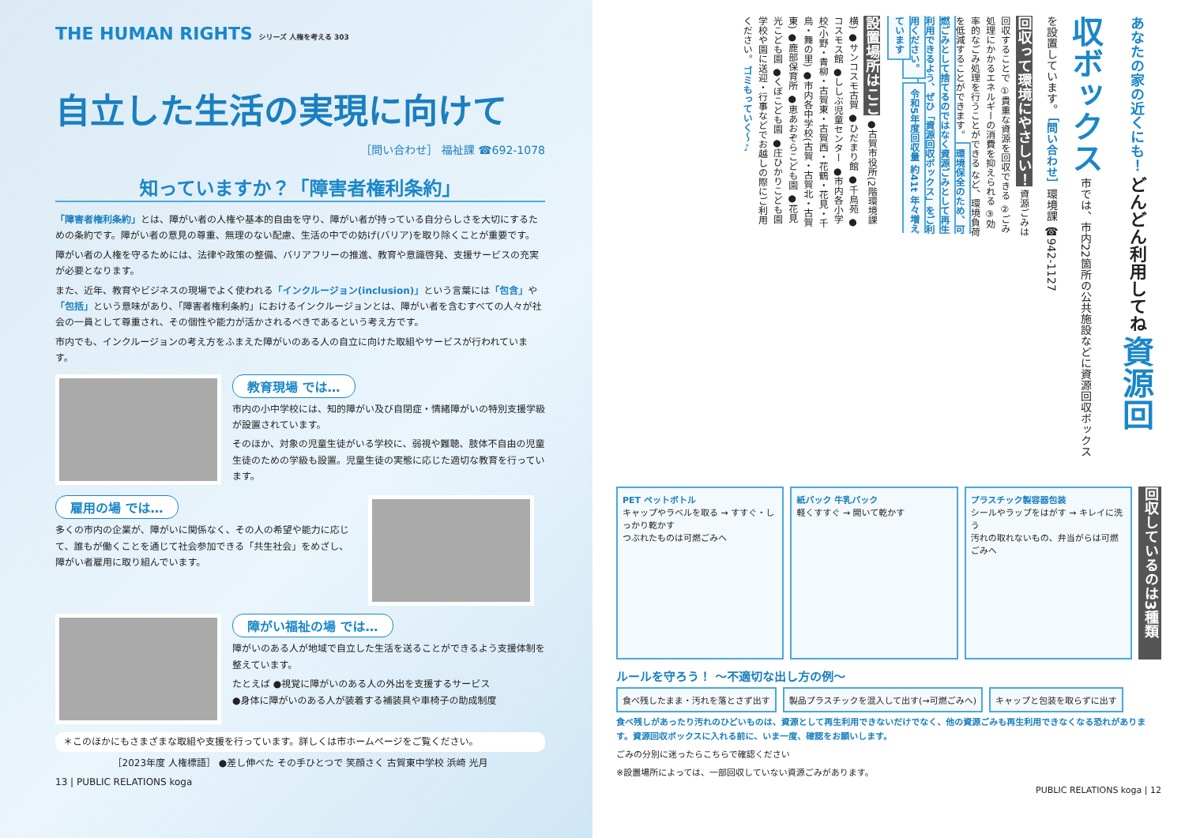THE HUMAN RIGHTS シリーズ 人権を考える 303
自立した生活の実現に向けて
［問い合わせ］ 福祉課 ☎692-1078
知っていますか？「障害者権利条約」
「障害者権利条約」とは、障がい者の人権や基本的自由を守り、障がい者が持っている自分らしさを大切にするための条約です。障がい者の意見の尊重、無理のない配慮、生活の中での妨げ(バリア)を取り除くことが重要です。
障がい者の人権を守るためには、法律や政策の整備、バリアフリーの推進、教育や意識啓発、支援サービスの充実が必要となります。
また、近年、教育やビジネスの現場でよく使われる「インクルージョン(inclusion)」という言葉には「包含」や「包括」という意味があり、「障害者権利条約」におけるインクルージョンとは、障がい者を含むすべての人々が社会の一員として尊重され、その個性や能力が活かされるべきであるという考え方です。
市内でも、インクルージョンの考え方をふまえた障がいのある人の自立に向けた取組やサービスが行われています。
教育現場 では…
市内の小中学校には、知的障がい及び自閉症・情緒障がいの特別支援学級が設置されています。
そのほか、対象の児童生徒がいる学校に、弱視や難聴、肢体不自由の児童生徒のための学級も設置。児童生徒の実態に応じた適切な教育を行っています。
雇用の場 では…
多くの市内の企業が、障がいに関係なく、その人の希望や能力に応じて、誰もが働くことを通じて社会参加できる「共生社会」をめざし、障がい者雇用に取り組んでいます。
障がい福祉の場 では…
障がいのある人が地域で自立した生活を送ることができるよう支援体制を整えています。
たとえば ●視覚に障がいのある人の外出を支援するサービス
●身体に障がいのある人が装着する補装具や車椅子の助成制度
＊このほかにもさまざまな取組や支援を行っています。詳しくは市ホームページをご覧ください。
［2023年度 人権標語］ ●差し伸べた その手ひとつで 笑顔さく 古賀東中学校 浜崎 光月
13 | PUBLIC RELATIONS koga
あなたの家の近くにも！ どんどん利用してね 資源回収ボックス 市では、市内22箇所の公共施設などに資源回収ボックスを設置しています。 ［問い合わせ］環境課 ☎942-1127
回収って環境にやさしい！ 資源ごみは回収することで ①貴重な資源を回収できる ②ごみ処理にかかるエネルギーの消費を抑えられる ③効率的なごみ処理を行うことができる など、環境負荷を低減することができます。 環境保全のため、可燃ごみとして捨てるのではなく資源ごみとして再生利用できるよう、ぜひ「資源回収ボックス」をご利用ください。 令和5年度回収量 約41t 年々増えています
設置場所はここ ●古賀市役所(2階環境課横) ●サンコスモ古賀 ●ひだまり館 ●千鳥苑 ●コスモス館 ●ししぶ児童センター ●市内各小学校(小野・青柳・古賀東・古賀西・花鶴・花見・千鳥・舞の里) ●市内各中学校(古賀・古賀北・古賀東) ●鹿部保育所 ●恵あおぞらこども園 ●花見光こども園 ●くぼこども園 ●庄ひかりこども園 学校や園に送迎・行事などでお越しの際にご利用ください。 ゴミもっていく〜♪
回収しているのは3種類
プラスチック製容器包装
シールやラップをはがす → キレイに洗う
汚れの取れないもの、弁当がらは可燃ごみへ
紙パック 牛乳パック
軽くすすぐ → 開いて乾かす
PET ペットボトル
キャップやラベルを取る → すすぐ・しっかり乾かす
つぶれたものは可燃ごみへ
ルールを守ろう！ 〜不適切な出し方の例〜
食べ残したまま・汚れを落とさず出す 製品プラスチックを混入して出す(→可燃ごみへ) キャップと包装を取らずに出す
食べ残しがあったり汚れのひどいものは、資源として再生利用できないだけでなく、他の資源ごみも再生利用できなくなる恐れがあります。資源回収ボックスに入れる前に、いま一度、確認をお願いします。
ごみの分別に迷ったらこちらで確認ください
※設置場所によっては、一部回収していない資源ごみがあります。
PUBLIC RELATIONS koga | 12